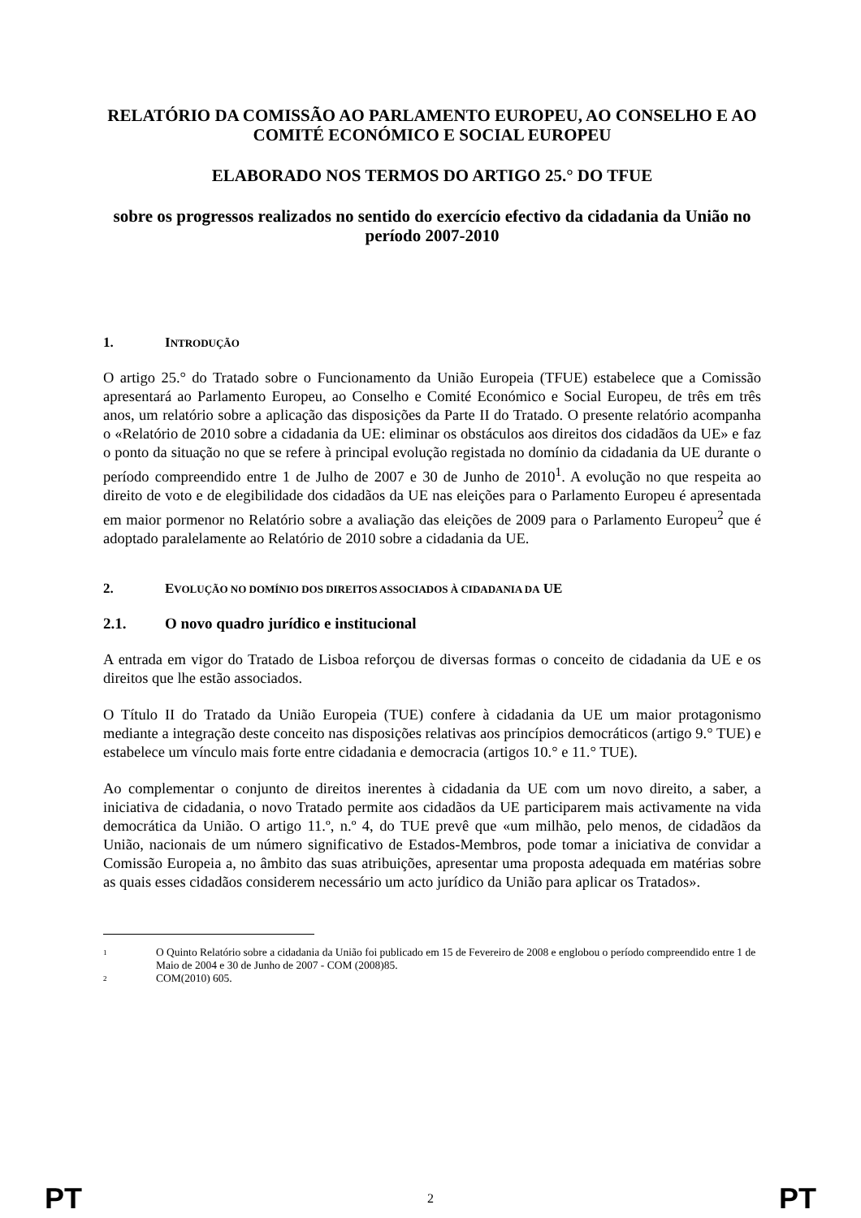RELATÓRIO DA COMISSÃO AO PARLAMENTO EUROPEU, AO CONSELHO E AO COMITÉ ECONÓMICO E SOCIAL EUROPEU
ELABORADO NOS TERMOS DO ARTIGO 25.° DO TFUE
sobre os progressos realizados no sentido do exercício efectivo da cidadania da União no período 2007-2010
1. INTRODUÇÃO
O artigo 25.° do Tratado sobre o Funcionamento da União Europeia (TFUE) estabelece que a Comissão apresentará ao Parlamento Europeu, ao Conselho e Comité Económico e Social Europeu, de três em três anos, um relatório sobre a aplicação das disposições da Parte II do Tratado. O presente relatório acompanha o «Relatório de 2010 sobre a cidadania da UE: eliminar os obstáculos aos direitos dos cidadãos da UE» e faz o ponto da situação no que se refere à principal evolução registada no domínio da cidadania da UE durante o período compreendido entre 1 de Julho de 2007 e 30 de Junho de 2010<sup>1</sup>. A evolução no que respeita ao direito de voto e de elegibilidade dos cidadãos da UE nas eleições para o Parlamento Europeu é apresentada em maior pormenor no Relatório sobre a avaliação das eleições de 2009 para o Parlamento Europeu<sup>2</sup> que é adoptado paralelamente ao Relatório de 2010 sobre a cidadania da UE.
2. EVOLUÇÃO NO DOMÍNIO DOS DIREITOS ASSOCIADOS À CIDADANIA DA UE
2.1. O novo quadro jurídico e institucional
A entrada em vigor do Tratado de Lisboa reforçou de diversas formas o conceito de cidadania da UE e os direitos que lhe estão associados.
O Título II do Tratado da União Europeia (TUE) confere à cidadania da UE um maior protagonismo mediante a integração deste conceito nas disposições relativas aos princípios democráticos (artigo 9.° TUE) e estabelece um vínculo mais forte entre cidadania e democracia (artigos 10.° e 11.° TUE).
Ao complementar o conjunto de direitos inerentes à cidadania da UE com um novo direito, a saber, a iniciativa de cidadania, o novo Tratado permite aos cidadãos da UE participarem mais activamente na vida democrática da União. O artigo 11.º, n.º 4, do TUE prevê que «um milhão, pelo menos, de cidadãos da União, nacionais de um número significativo de Estados-Membros, pode tomar a iniciativa de convidar a Comissão Europeia a, no âmbito das suas atribuições, apresentar uma proposta adequada em matérias sobre as quais esses cidadãos considerem necessário um acto jurídico da União para aplicar os Tratados».
1 O Quinto Relatório sobre a cidadania da União foi publicado em 15 de Fevereiro de 2008 e englobou o período compreendido entre 1 de Maio de 2004 e 30 de Junho de 2007 - COM (2008)85.
2 COM(2010) 605.
PT 2 PT